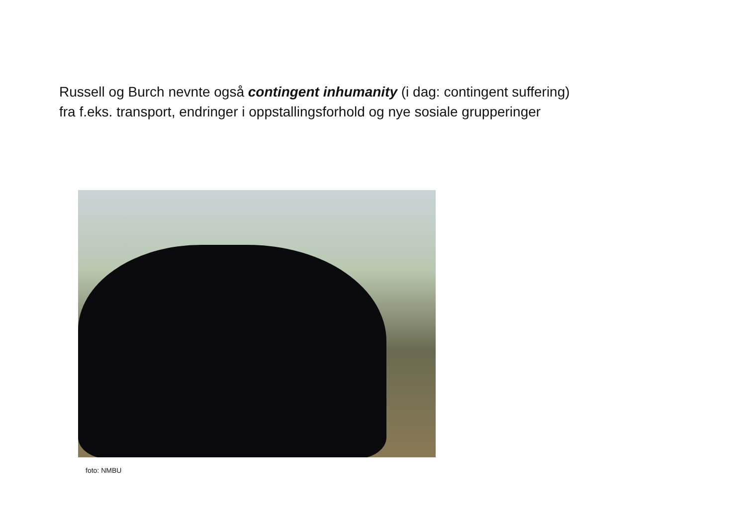Russell og Burch nevnte også contingent inhumanity (i dag: contingent suffering)
fra f.eks. transport, endringer i oppstallingsforhold og nye sosiale grupperinger
foto: NMBU